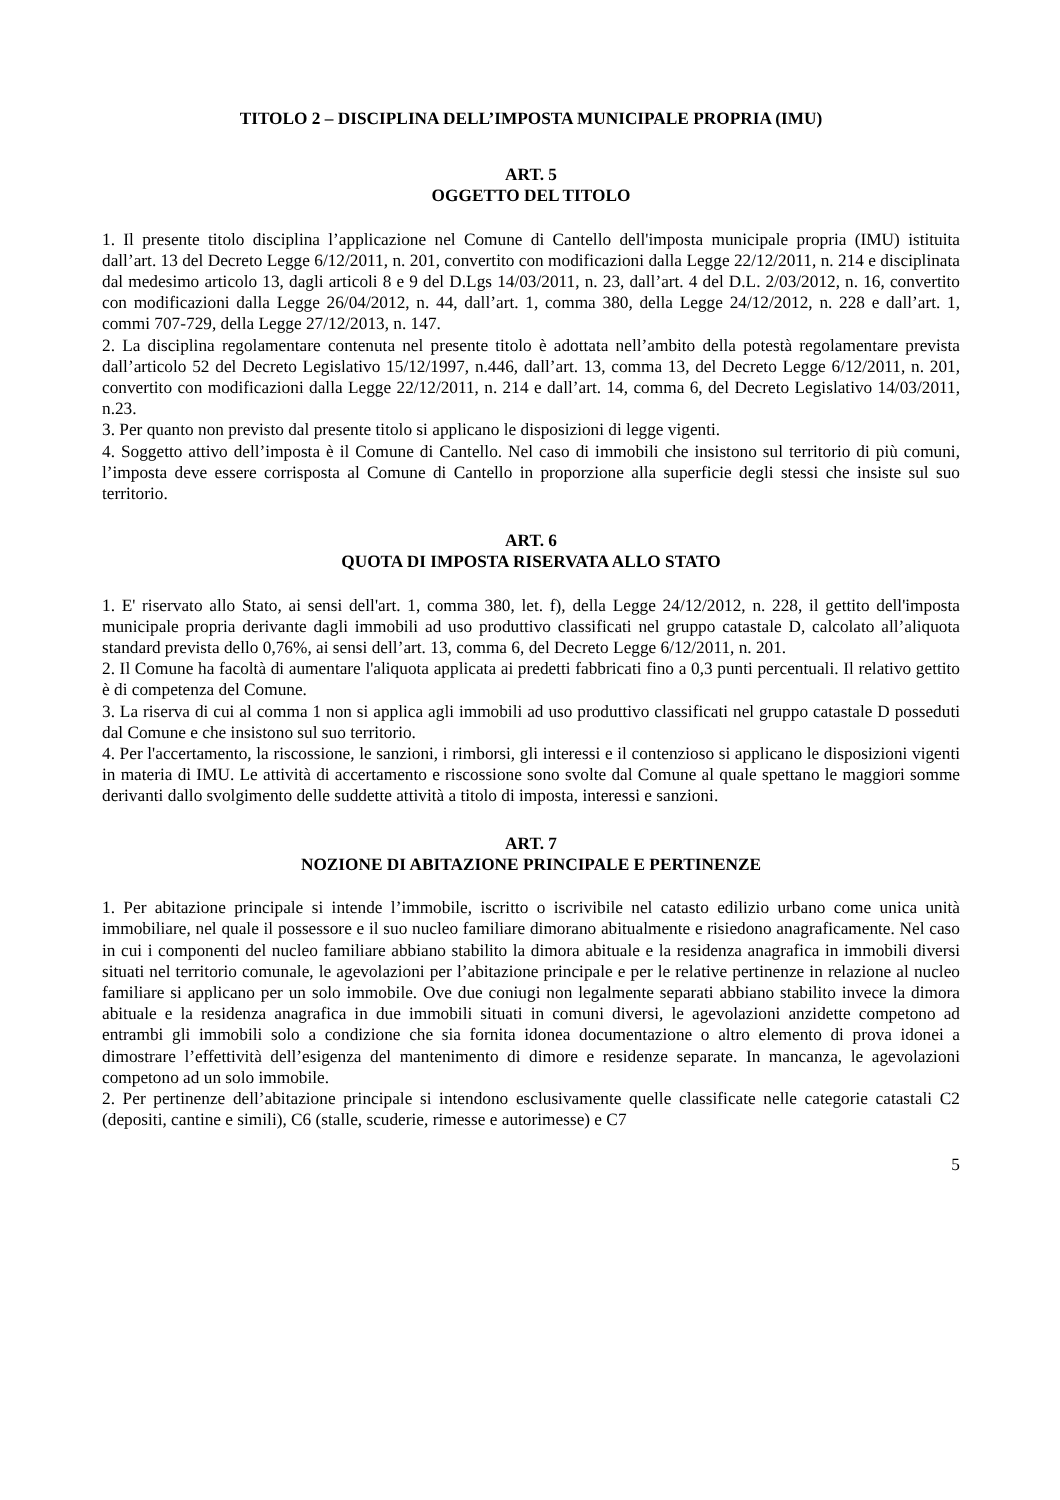TITOLO 2 – DISCIPLINA DELL’IMPOSTA MUNICIPALE PROPRIA (IMU)
ART. 5
OGGETTO DEL TITOLO
1. Il presente titolo disciplina l’applicazione nel Comune di Cantello dell'imposta municipale propria (IMU) istituita dall’art. 13 del Decreto Legge 6/12/2011, n. 201, convertito con modificazioni dalla Legge 22/12/2011, n. 214 e disciplinata dal medesimo articolo 13, dagli articoli 8 e 9 del D.Lgs 14/03/2011, n. 23, dall’art. 4 del D.L. 2/03/2012, n. 16, convertito con modificazioni dalla Legge 26/04/2012, n. 44, dall’art. 1, comma 380, della Legge 24/12/2012, n. 228 e dall’art. 1, commi 707-729, della Legge 27/12/2013, n. 147.
2. La disciplina regolamentare contenuta nel presente titolo è adottata nell’ambito della potestà regolamentare prevista dall’articolo 52 del Decreto Legislativo 15/12/1997, n.446, dall’art. 13, comma 13, del Decreto Legge 6/12/2011, n. 201, convertito con modificazioni dalla Legge 22/12/2011, n. 214 e dall’art. 14, comma 6, del Decreto Legislativo 14/03/2011, n.23.
3. Per quanto non previsto dal presente titolo si applicano le disposizioni di legge vigenti.
4. Soggetto attivo dell’imposta è il Comune di Cantello. Nel caso di immobili che insistono sul territorio di più comuni, l’imposta deve essere corrisposta al Comune di Cantello in proporzione alla superficie degli stessi che insiste sul suo territorio.
ART. 6
QUOTA DI IMPOSTA RISERVATA ALLO STATO
1. E' riservato allo Stato, ai sensi dell'art. 1, comma 380, let. f), della Legge 24/12/2012, n. 228, il gettito dell'imposta municipale propria derivante dagli immobili ad uso produttivo classificati nel gruppo catastale D, calcolato all’aliquota standard prevista dello 0,76%, ai sensi dell’art. 13, comma 6, del Decreto Legge 6/12/2011, n. 201.
2. Il Comune ha facoltà di aumentare l'aliquota applicata ai predetti fabbricati fino a 0,3 punti percentuali. Il relativo gettito è di competenza del Comune.
3. La riserva di cui al comma 1 non si applica agli immobili ad uso produttivo classificati nel gruppo catastale D posseduti dal Comune e che insistono sul suo territorio.
4. Per l'accertamento, la riscossione, le sanzioni, i rimborsi, gli interessi e il contenzioso si applicano le disposizioni vigenti in materia di IMU. Le attività di accertamento e riscossione sono svolte dal Comune al quale spettano le maggiori somme derivanti dallo svolgimento delle suddette attività a titolo di imposta, interessi e sanzioni.
ART. 7
NOZIONE DI ABITAZIONE PRINCIPALE E PERTINENZE
1. Per abitazione principale si intende l’immobile, iscritto o iscrivibile nel catasto edilizio urbano come unica unità immobiliare, nel quale il possessore e il suo nucleo familiare dimorano abitualmente e risiedono anagraficamente. Nel caso in cui i componenti del nucleo familiare abbiano stabilito la dimora abituale e la residenza anagrafica in immobili diversi situati nel territorio comunale, le agevolazioni per l’abitazione principale e per le relative pertinenze in relazione al nucleo familiare si applicano per un solo immobile. Ove due coniugi non legalmente separati abbiano stabilito invece la dimora abituale e la residenza anagrafica in due immobili situati in comuni diversi, le agevolazioni anzidette competono ad entrambi gli immobili solo a condizione che sia fornita idonea documentazione o altro elemento di prova idonei a dimostrare l’effettività dell’esigenza del mantenimento di dimore e residenze separate. In mancanza, le agevolazioni competono ad un solo immobile.
2. Per pertinenze dell’abitazione principale si intendono esclusivamente quelle classificate nelle categorie catastali C2 (depositi, cantine e simili), C6 (stalle, scuderie, rimesse e autorimesse) e C7
5